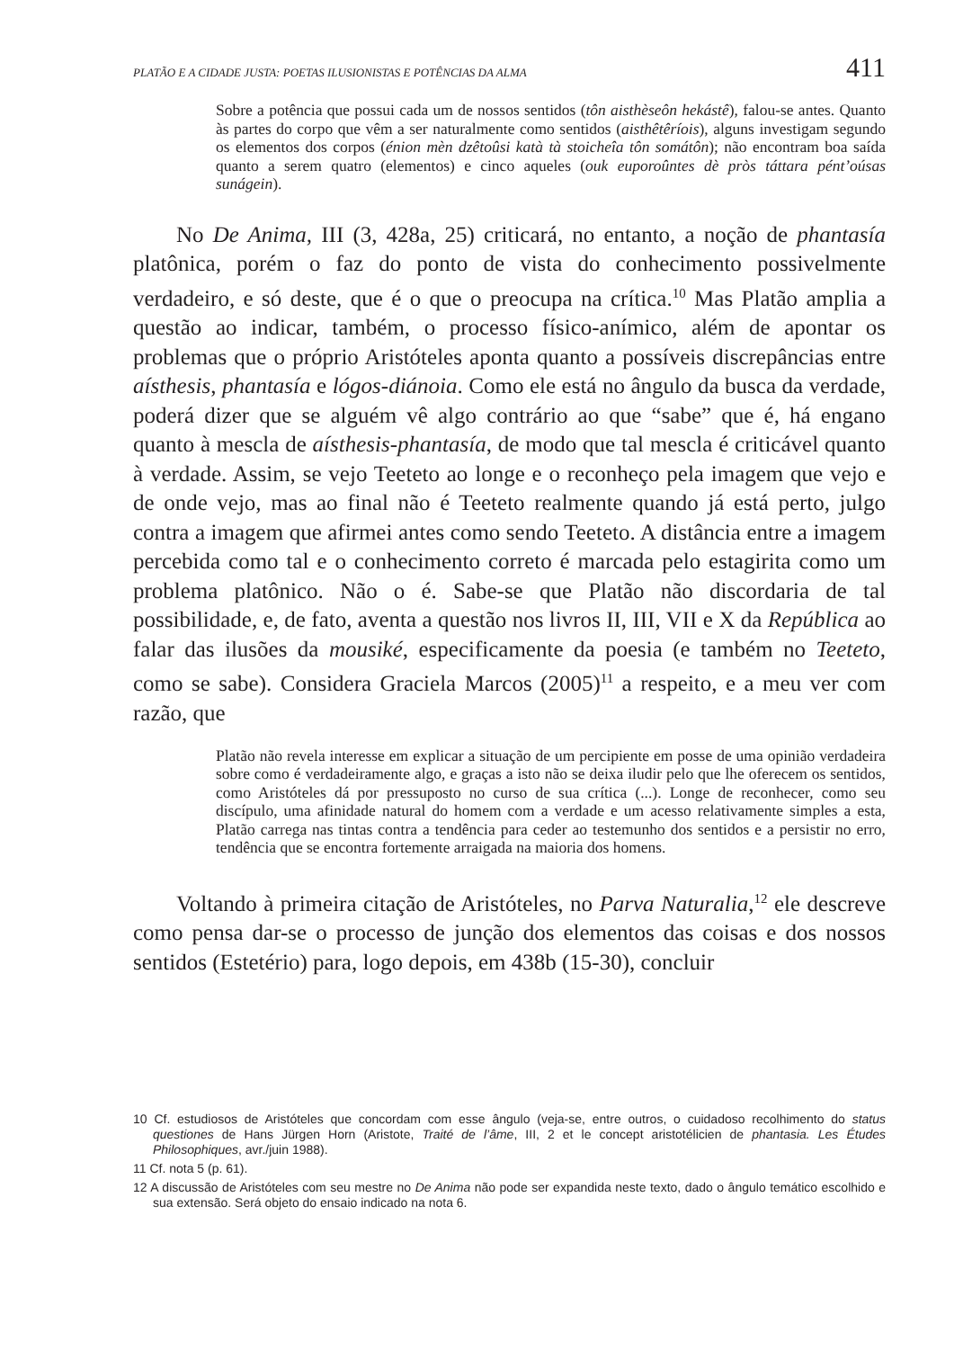PLATÃO E A CIDADE JUSTA: POETAS ILUSIONISTAS E POTÊNCIAS DA ALMA 411
Sobre a potência que possui cada um de nossos sentidos (tôn aisthèseôn hekástê), falou-se antes. Quanto às partes do corpo que vêm a ser naturalmente como sentidos (aisthêtêríois), alguns investigam segundo os elementos dos corpos (énion mèn dzêtoûsi katà tà stoicheîa tôn somátôn); não encontram boa saída quanto a serem quatro (elementos) e cinco aqueles (ouk euporoûntes dè pròs táttara pént’oúsas sunágein).
No De Anima, III (3, 428a, 25) criticará, no entanto, a noção de phantasía platônica, porém o faz do ponto de vista do conhecimento possivelmente verdadeiro, e só deste, que é o que o preocupa na crítica.<sup>10</sup> Mas Platão amplia a questão ao indicar, também, o processo físico-anímico, além de apontar os problemas que o próprio Aristóteles aponta quanto a possíveis discrepâncias entre aísthesis, phantasía e lógos-diánoia. Como ele está no ângulo da busca da verdade, poderá dizer que se alguém vê algo contrário ao que “sabe” que é, há engano quanto à mescla de aísthesis-phantasía, de modo que tal mescla é criticável quanto à verdade. Assim, se vejo Teeteto ao longe e o reconheço pela imagem que vejo e de onde vejo, mas ao final não é Teeteto realmente quando já está perto, julgo contra a imagem que afirmei antes como sendo Teeteto. A distância entre a imagem percebida como tal e o conhecimento correto é marcada pelo estagirita como um problema platônico. Não o é. Sabe-se que Platão não discordaria de tal possibilidade, e, de fato, aventa a questão nos livros II, III, VII e X da República ao falar das ilusões da mousiké, especificamente da poesia (e também no Teeteto, como se sabe). Considera Graciela Marcos (2005)<sup>11</sup> a respeito, e a meu ver com razão, que
Platão não revela interesse em explicar a situação de um percipiente em posse de uma opinião verdadeira sobre como é verdadeiramente algo, e graças a isto não se deixa iludir pelo que lhe oferecem os sentidos, como Aristóteles dá por pressuposto no curso de sua crítica (...). Longe de reconhecer, como seu discípulo, uma afinidade natural do homem com a verdade e um acesso relativamente simples a esta, Platão carrega nas tintas contra a tendência para ceder ao testemunho dos sentidos e a persistir no erro, tendência que se encontra fortemente arraigada na maioria dos homens.
Voltando à primeira citação de Aristóteles, no Parva Naturalia,<sup>12</sup> ele descreve como pensa dar-se o processo de junção dos elementos das coisas e dos nossos sentidos (Estetério) para, logo depois, em 438b (15-30), concluir
10 Cf. estudiosos de Aristóteles que concordam com esse ângulo (veja-se, entre outros, o cuidadoso recolhimento do status questiones de Hans Jürgen Horn (Aristote, Traité de l’âme, III, 2 et le concept aristotélicien de phantasia. Les Études Philosophiques, avr./juin 1988).
11 Cf. nota 5 (p. 61).
12 A discussão de Aristóteles com seu mestre no De Anima não pode ser expandida neste texto, dado o ângulo temático escolhido e sua extensão. Será objeto do ensaio indicado na nota 6.